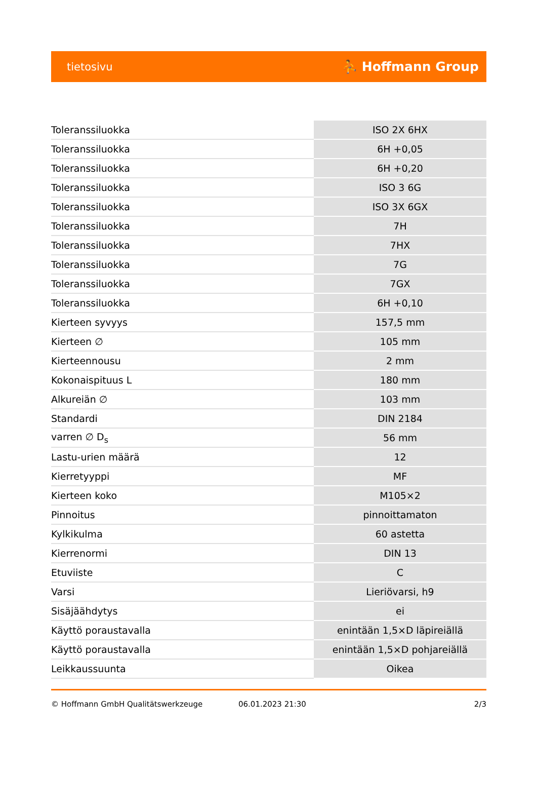tietosivu ⛹ Hoffmann Group
| Toleranssiluokka | ISO 2X 6HX |
| Toleranssiluokka | 6H +0,05 |
| Toleranssiluokka | 6H +0,20 |
| Toleranssiluokka | ISO 3 6G |
| Toleranssiluokka | ISO 3X 6GX |
| Toleranssiluokka | 7H |
| Toleranssiluokka | 7HX |
| Toleranssiluokka | 7G |
| Toleranssiluokka | 7GX |
| Toleranssiluokka | 6H +0,10 |
| Kierteen syvyys | 157,5 mm |
| Kierteen ∅ | 105 mm |
| Kierteennousu | 2 mm |
| Kokonaispituus L | 180 mm |
| Alkureiän ∅ | 103 mm |
| Standardi | DIN 2184 |
| varren ∅ D<sub>s</sub> | 56 mm |
| Lastu-urien määrä | 12 |
| Kierretyyppi | MF |
| Kierteen koko | M105×2 |
| Pinnoitus | pinnoittamaton |
| Kylkikulma | 60 astetta |
| Kierrenormi | DIN 13 |
| Etuviiste | C |
| Varsi | Lieriövarsi, h9 |
| Sisäjäähdytys | ei |
| Käyttö poraustavalla | enintään 1,5×D läpireiällä |
| Käyttö poraustavalla | enintään 1,5×D pohjareiällä |
| Leikkaussuunta | Oikea |
© Hoffmann GmbH Qualitätswerkzeuge 06.01.2023 21:30 2/3